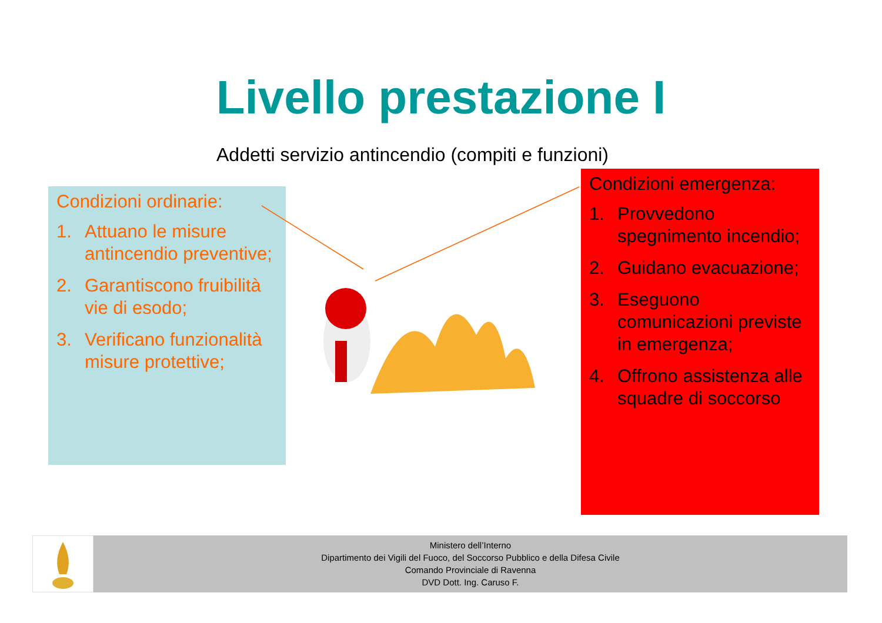Livello prestazione I
Addetti servizio antincendio (compiti e funzioni)
Condizioni ordinarie:
1. Attuano le misure antincendio preventive;
2. Garantiscono fruibilità vie di esodo;
3. Verificano funzionalità misure protettive;
Condizioni emergenza:
1. Provvedono spegnimento incendio;
2. Guidano evacuazione;
3. Eseguono comunicazioni previste in emergenza;
4. Offrono assistenza alle squadre di soccorso
Ministero dell’Interno
Dipartimento dei Vigili del Fuoco, del Soccorso Pubblico e della Difesa Civile
Comando Provinciale di Ravenna
DVD Dott. Ing. Caruso F.